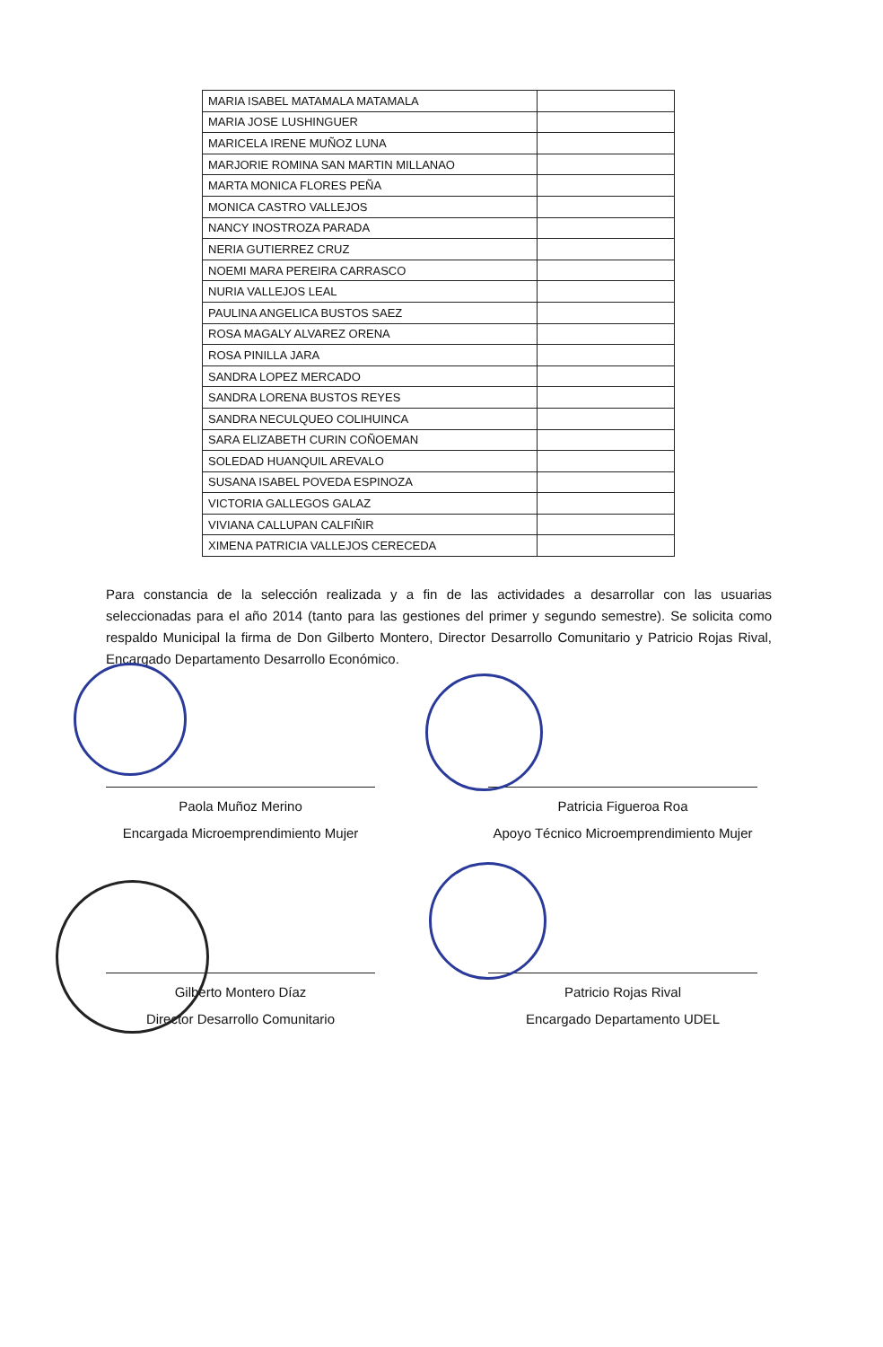| MARIA ISABEL MATAMALA MATAMALA | |
| MARIA JOSE LUSHINGUER | |
| MARICELA IRENE MUÑOZ LUNA | |
| MARJORIE ROMINA SAN MARTIN MILLANAO | |
| MARTA MONICA FLORES PEÑA | |
| MONICA CASTRO VALLEJOS | |
| NANCY INOSTROZA PARADA | |
| NERIA GUTIERREZ CRUZ | |
| NOEMI MARA PEREIRA CARRASCO | |
| NURIA VALLEJOS LEAL | |
| PAULINA ANGELICA BUSTOS SAEZ | |
| ROSA MAGALY ALVAREZ ORENA | |
| ROSA PINILLA JARA | |
| SANDRA LOPEZ MERCADO | |
| SANDRA LORENA BUSTOS REYES | |
| SANDRA NECULQUEO COLIHUINCA | |
| SARA ELIZABETH CURIN COÑOEMAN | |
| SOLEDAD HUANQUIL AREVALO | |
| SUSANA ISABEL POVEDA ESPINOZA | |
| VICTORIA GALLEGOS GALAZ | |
| VIVIANA CALLUPAN CALFIÑIR | |
| XIMENA PATRICIA VALLEJOS CERECEDA | |
Para constancia de la selección realizada y a fin de las actividades a desarrollar con las usuarias seleccionadas para el año 2014 (tanto para las gestiones del primer y segundo semestre). Se solicita como respaldo Municipal la firma de Don Gilberto Montero, Director Desarrollo Comunitario y Patricio Rojas Rival, Encargado Departamento Desarrollo Económico.
Paola Muñoz Merino
Encargada Microemprendimiento Mujer
Patricia Figueroa Roa
Apoyo Técnico Microemprendimiento Mujer
Gilberto Montero Díaz
Director Desarrollo Comunitario
Patricio Rojas Rival
Encargado Departamento UDEL